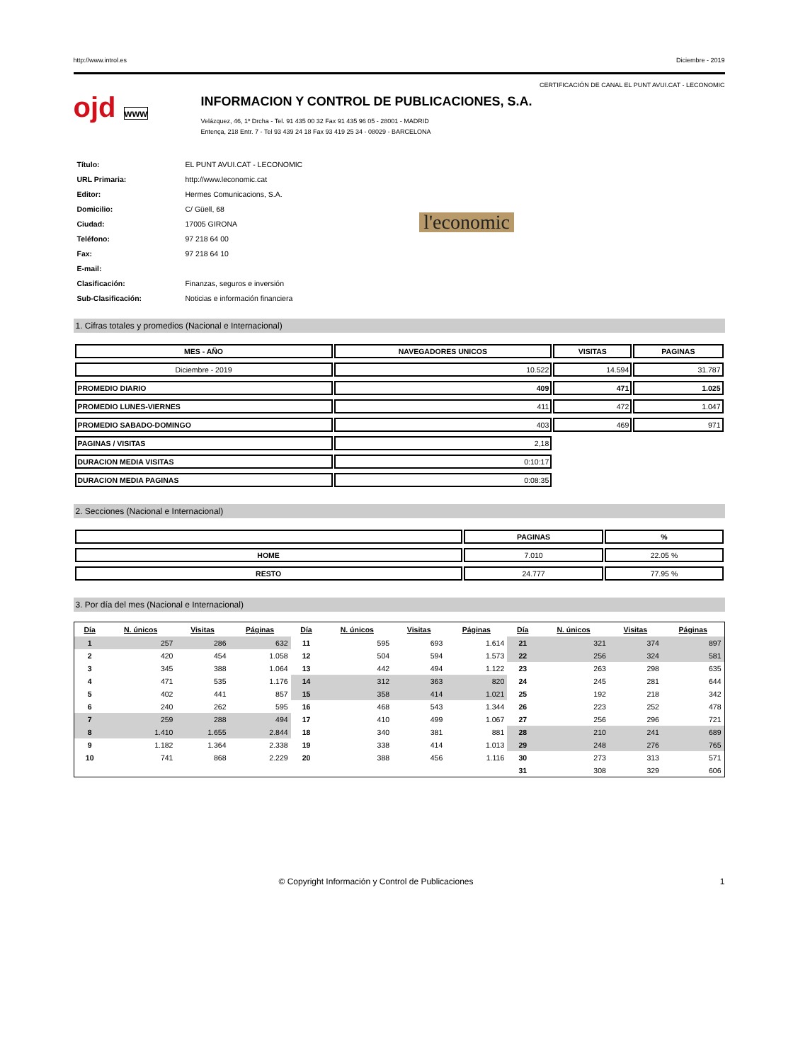http://www.introl.es Diciembre - 2019
CERTIFICACIÓN DE CANAL EL PUNT AVUI.CAT - LECONOMIC
ojd www
INFORMACION Y CONTROL DE PUBLICACIONES, S.A.
Velázquez, 46, 1º Drcha - Tel. 91 435 00 32 Fax 91 435 96 05 - 28001 - MADRID
Entença, 218 Entr. 7 - Tel 93 439 24 18 Fax 93 419 25 34 - 08029 - BARCELONA
| Título: | EL PUNT AVUI.CAT - LECONOMIC |
| URL Primaria: | http://www.leconomic.cat |
| Editor: | Hermes Comunicacions, S.A. |
| Domicilio: | C/ Güell, 68 |
| Ciudad: | 17005 GIRONA |
| Teléfono: | 97 218 64 00 |
| Fax: | 97 218 64 10 |
| E-mail: | |
| Clasificación: | Finanzas, seguros e inversión |
| Sub-Clasificación: | Noticias e información financiera |
l'economic
1. Cifras totales y promedios (Nacional e Internacional)
| MES - AÑO | NAVEGADORES UNICOS | VISITAS | PAGINAS |
| --- | --- | --- | --- |
| Diciembre - 2019 | 10.522 | 14.594 | 31.787 |
| PROMEDIO DIARIO | 409 | 471 | 1.025 |
| PROMEDIO LUNES-VIERNES | 411 | 472 | 1.047 |
| PROMEDIO SABADO-DOMINGO | 403 | 469 | 971 |
| PAGINAS / VISITAS | 2,18 | | |
| DURACION MEDIA VISITAS | 0:10:17 | | |
| DURACION MEDIA PAGINAS | 0:08:35 | | |
2. Secciones (Nacional e Internacional)
| | PAGINAS | % |
| --- | --- | --- |
| HOME | 7.010 | 22.05 % |
| RESTO | 24.777 | 77.95 % |
3. Por día del mes (Nacional e Internacional)
| Día | N. únicos | Visitas | Páginas | Día | N. únicos | Visitas | Páginas | Día | N. únicos | Visitas | Páginas |
| --- | --- | --- | --- | --- | --- | --- | --- | --- | --- | --- | --- |
| 1 | 257 | 286 | 632 | 11 | 595 | 693 | 1.614 | 21 | 321 | 374 | 897 |
| 2 | 420 | 454 | 1.058 | 12 | 504 | 594 | 1.573 | 22 | 256 | 324 | 581 |
| 3 | 345 | 388 | 1.064 | 13 | 442 | 494 | 1.122 | 23 | 263 | 298 | 635 |
| 4 | 471 | 535 | 1.176 | 14 | 312 | 363 | 820 | 24 | 245 | 281 | 644 |
| 5 | 402 | 441 | 857 | 15 | 358 | 414 | 1.021 | 25 | 192 | 218 | 342 |
| 6 | 240 | 262 | 595 | 16 | 468 | 543 | 1.344 | 26 | 223 | 252 | 478 |
| 7 | 259 | 288 | 494 | 17 | 410 | 499 | 1.067 | 27 | 256 | 296 | 721 |
| 8 | 1.410 | 1.655 | 2.844 | 18 | 340 | 381 | 881 | 28 | 210 | 241 | 689 |
| 9 | 1.182 | 1.364 | 2.338 | 19 | 338 | 414 | 1.013 | 29 | 248 | 276 | 765 |
| 10 | 741 | 868 | 2.229 | 20 | 388 | 456 | 1.116 | 30 | 273 | 313 | 571 |
| | | | | | | | | 31 | 308 | 329 | 606 |
© Copyright Información y Control de Publicaciones 1